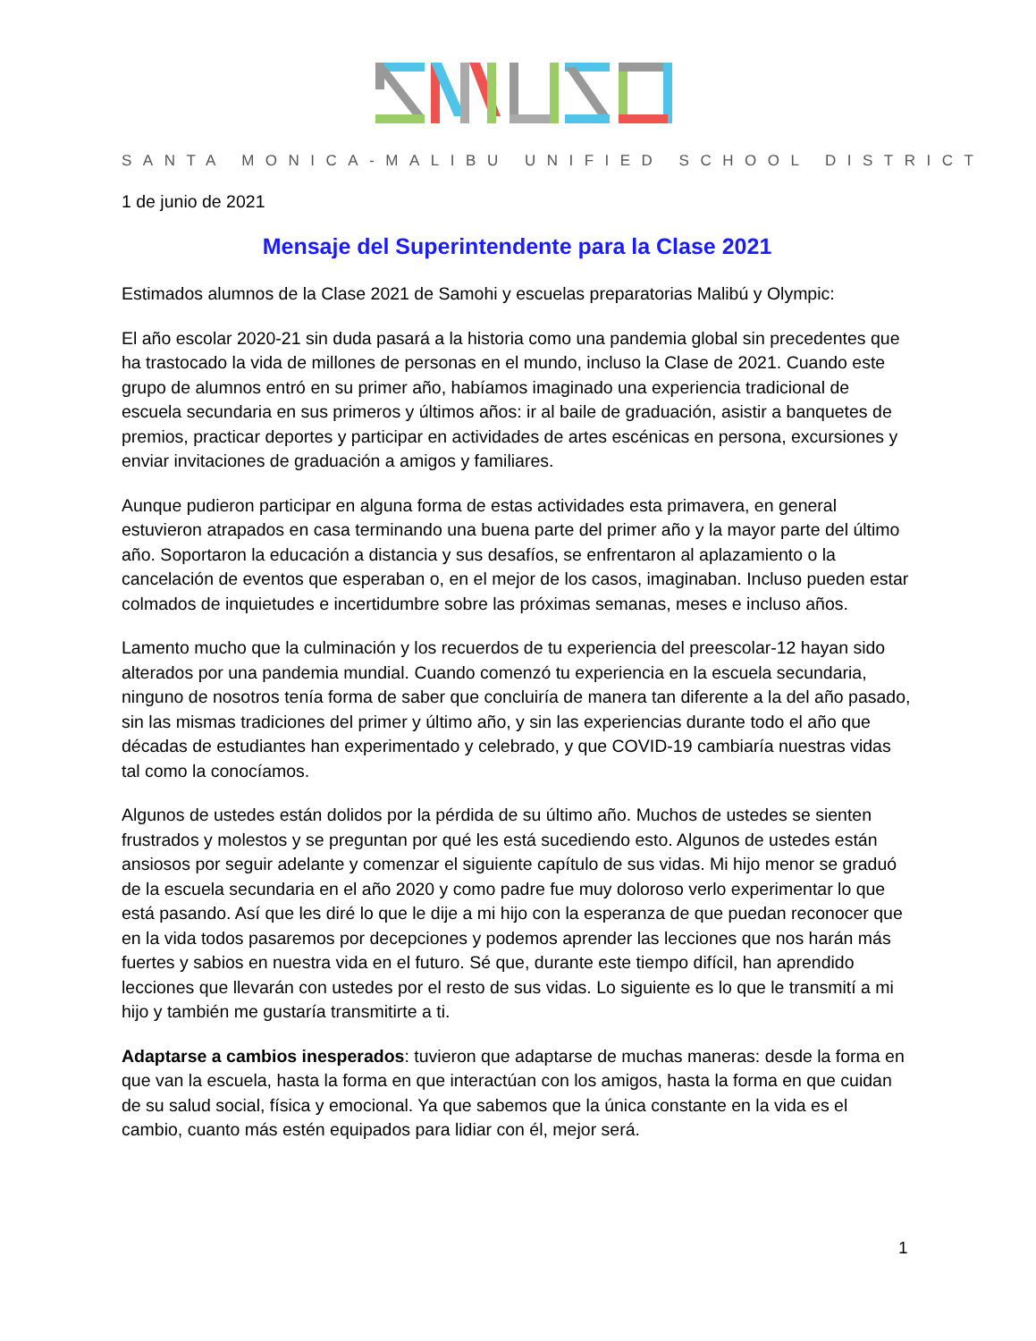SANTA MONICA-MALIBU UNIFIED SCHOOL DISTRICT
1 de junio de 2021
Mensaje del Superintendente para la Clase 2021
Estimados alumnos de la Clase 2021 de Samohi y escuelas preparatorias Malibú y Olympic:
El año escolar 2020-21 sin duda pasará a la historia como una pandemia global sin precedentes que ha trastocado la vida de millones de personas en el mundo, incluso la Clase de 2021. Cuando este grupo de alumnos entró en su primer año, habíamos imaginado una experiencia tradicional de escuela secundaria en sus primeros y últimos años: ir al baile de graduación, asistir a banquetes de premios, practicar deportes y participar en actividades de artes escénicas en persona, excursiones y enviar invitaciones de graduación a amigos y familiares.
Aunque pudieron participar en alguna forma de estas actividades esta primavera, en general estuvieron atrapados en casa terminando una buena parte del primer año y la mayor parte del último año. Soportaron la educación a distancia y sus desafíos, se enfrentaron al aplazamiento o la cancelación de eventos que esperaban o, en el mejor de los casos, imaginaban. Incluso pueden estar colmados de inquietudes e incertidumbre sobre las próximas semanas, meses e incluso años.
Lamento mucho que la culminación y los recuerdos de tu experiencia del preescolar-12 hayan sido alterados por una pandemia mundial. Cuando comenzó tu experiencia en la escuela secundaria, ninguno de nosotros tenía forma de saber que concluiría de manera tan diferente a la del año pasado, sin las mismas tradiciones del primer y último año, y sin las experiencias durante todo el año que décadas de estudiantes han experimentado y celebrado, y que COVID-19 cambiaría nuestras vidas tal como la conocíamos.
Algunos de ustedes están dolidos por la pérdida de su último año. Muchos de ustedes se sienten frustrados y molestos y se preguntan por qué les está sucediendo esto. Algunos de ustedes están ansiosos por seguir adelante y comenzar el siguiente capítulo de sus vidas. Mi hijo menor se graduó de la escuela secundaria en el año 2020 y como padre fue muy doloroso verlo experimentar lo que está pasando. Así que les diré lo que le dije a mi hijo con la esperanza de que puedan reconocer que en la vida todos pasaremos por decepciones y podemos aprender las lecciones que nos harán más fuertes y sabios en nuestra vida en el futuro. Sé que, durante este tiempo difícil, han aprendido lecciones que llevarán con ustedes por el resto de sus vidas. Lo siguiente es lo que le transmití a mi hijo y también me gustaría transmitirte a ti.
Adaptarse a cambios inesperados: tuvieron que adaptarse de muchas maneras: desde la forma en que van la escuela, hasta la forma en que interactúan con los amigos, hasta la forma en que cuidan de su salud social, física y emocional. Ya que sabemos que la única constante en la vida es el cambio, cuanto más estén equipados para lidiar con él, mejor será.
1